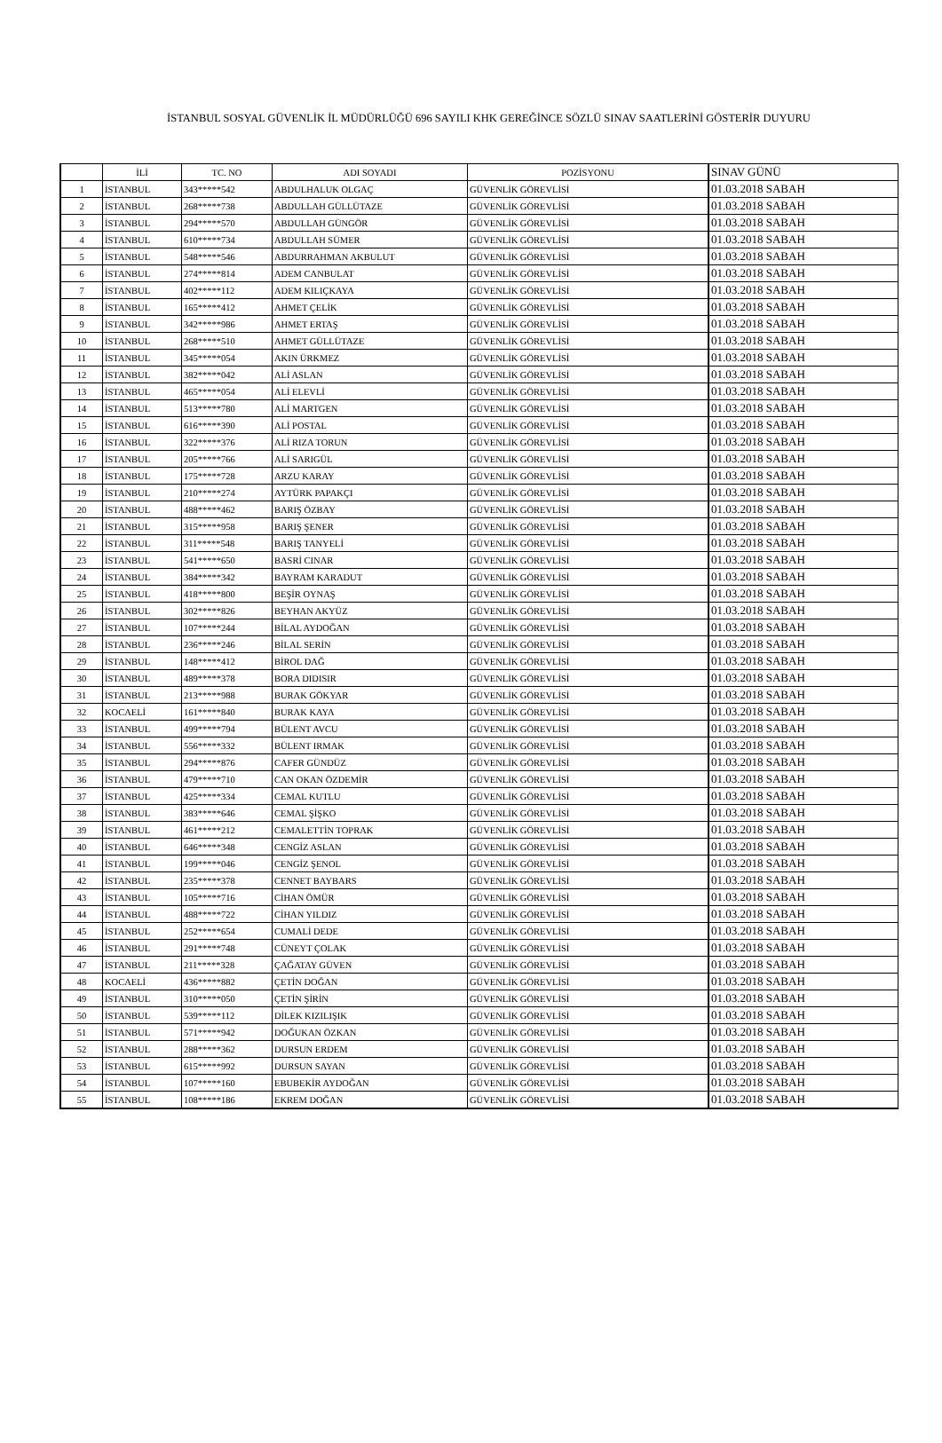İSTANBUL SOSYAL GÜVENLİK İL MÜDÜRLÜĞÜ 696 SAYILI KHK GEREĞİNCE SÖZLÜ SINAV SAATLERİNİ GÖSTERİR DUYURU
| | İLİ | TC. NO | ADI SOYADI | POZİSYONU | SINAV GÜNÜ |
| --- | --- | --- | --- | --- | --- |
| 1 | İSTANBUL | 343*****542 | ABDULHALUK OLGAÇ | GÜVENLİK GÖREVLİSİ | 01.03.2018 SABAH |
| 2 | İSTANBUL | 268*****738 | ABDULLAH GÜLLÜTAZE | GÜVENLİK GÖREVLİSİ | 01.03.2018 SABAH |
| 3 | İSTANBUL | 294*****570 | ABDULLAH GÜNGÖR | GÜVENLİK GÖREVLİSİ | 01.03.2018 SABAH |
| 4 | İSTANBUL | 610*****734 | ABDULLAH SÜMER | GÜVENLİK GÖREVLİSİ | 01.03.2018 SABAH |
| 5 | İSTANBUL | 548*****546 | ABDURRAHMAN AKBULUT | GÜVENLİK GÖREVLİSİ | 01.03.2018 SABAH |
| 6 | İSTANBUL | 274*****814 | ADEM CANBULAT | GÜVENLİK GÖREVLİSİ | 01.03.2018 SABAH |
| 7 | İSTANBUL | 402*****112 | ADEM KILIÇKAYA | GÜVENLİK GÖREVLİSİ | 01.03.2018 SABAH |
| 8 | İSTANBUL | 165*****412 | AHMET ÇELİK | GÜVENLİK GÖREVLİSİ | 01.03.2018 SABAH |
| 9 | İSTANBUL | 342*****986 | AHMET ERTAŞ | GÜVENLİK GÖREVLİSİ | 01.03.2018 SABAH |
| 10 | İSTANBUL | 268*****510 | AHMET GÜLLÜTAZE | GÜVENLİK GÖREVLİSİ | 01.03.2018 SABAH |
| 11 | İSTANBUL | 345*****054 | AKIN ÜRKMEZ | GÜVENLİK GÖREVLİSİ | 01.03.2018 SABAH |
| 12 | İSTANBUL | 382*****042 | ALİ ASLAN | GÜVENLİK GÖREVLİSİ | 01.03.2018 SABAH |
| 13 | İSTANBUL | 465*****054 | ALİ ELEVLİ | GÜVENLİK GÖREVLİSİ | 01.03.2018 SABAH |
| 14 | İSTANBUL | 513*****780 | ALİ MARTGEN | GÜVENLİK GÖREVLİSİ | 01.03.2018 SABAH |
| 15 | İSTANBUL | 616*****390 | ALİ POSTAL | GÜVENLİK GÖREVLİSİ | 01.03.2018 SABAH |
| 16 | İSTANBUL | 322*****376 | ALİ RIZA TORUN | GÜVENLİK GÖREVLİSİ | 01.03.2018 SABAH |
| 17 | İSTANBUL | 205*****766 | ALİ SARIGÜL | GÜVENLİK GÖREVLİSİ | 01.03.2018 SABAH |
| 18 | İSTANBUL | 175*****728 | ARZU KARAY | GÜVENLİK GÖREVLİSİ | 01.03.2018 SABAH |
| 19 | İSTANBUL | 210*****274 | AYTÜRK PAPAKÇI | GÜVENLİK GÖREVLİSİ | 01.03.2018 SABAH |
| 20 | İSTANBUL | 488*****462 | BARIŞ ÖZBAY | GÜVENLİK GÖREVLİSİ | 01.03.2018 SABAH |
| 21 | İSTANBUL | 315*****958 | BARIŞ ŞENER | GÜVENLİK GÖREVLİSİ | 01.03.2018 SABAH |
| 22 | İSTANBUL | 311*****548 | BARIŞ TANYELİ | GÜVENLİK GÖREVLİSİ | 01.03.2018 SABAH |
| 23 | İSTANBUL | 541*****650 | BASRİ CINAR | GÜVENLİK GÖREVLİSİ | 01.03.2018 SABAH |
| 24 | İSTANBUL | 384*****342 | BAYRAM KARADUT | GÜVENLİK GÖREVLİSİ | 01.03.2018 SABAH |
| 25 | İSTANBUL | 418*****800 | BEŞİR OYNAŞ | GÜVENLİK GÖREVLİSİ | 01.03.2018 SABAH |
| 26 | İSTANBUL | 302*****826 | BEYHAN AKYÜZ | GÜVENLİK GÖREVLİSİ | 01.03.2018 SABAH |
| 27 | İSTANBUL | 107*****244 | BİLAL AYDOĞAN | GÜVENLİK GÖREVLİSİ | 01.03.2018 SABAH |
| 28 | İSTANBUL | 236*****246 | BİLAL SERİN | GÜVENLİK GÖREVLİSİ | 01.03.2018 SABAH |
| 29 | İSTANBUL | 148*****412 | BİROL DAĞ | GÜVENLİK GÖREVLİSİ | 01.03.2018 SABAH |
| 30 | İSTANBUL | 489*****378 | BORA DIDISIR | GÜVENLİK GÖREVLİSİ | 01.03.2018 SABAH |
| 31 | İSTANBUL | 213*****988 | BURAK GÖKYAR | GÜVENLİK GÖREVLİSİ | 01.03.2018 SABAH |
| 32 | KOCAELİ | 161*****840 | BURAK KAYA | GÜVENLİK GÖREVLİSİ | 01.03.2018 SABAH |
| 33 | İSTANBUL | 499*****794 | BÜLENT AVCU | GÜVENLİK GÖREVLİSİ | 01.03.2018 SABAH |
| 34 | İSTANBUL | 556*****332 | BÜLENT IRMAK | GÜVENLİK GÖREVLİSİ | 01.03.2018 SABAH |
| 35 | İSTANBUL | 294*****876 | CAFER GÜNDÜZ | GÜVENLİK GÖREVLİSİ | 01.03.2018 SABAH |
| 36 | İSTANBUL | 479*****710 | CAN OKAN ÖZDEMİR | GÜVENLİK GÖREVLİSİ | 01.03.2018 SABAH |
| 37 | İSTANBUL | 425*****334 | CEMAL KUTLU | GÜVENLİK GÖREVLİSİ | 01.03.2018 SABAH |
| 38 | İSTANBUL | 383*****646 | CEMAL ŞİŞKO | GÜVENLİK GÖREVLİSİ | 01.03.2018 SABAH |
| 39 | İSTANBUL | 461*****212 | CEMALETTİN TOPRAK | GÜVENLİK GÖREVLİSİ | 01.03.2018 SABAH |
| 40 | İSTANBUL | 646*****348 | CENGİZ ASLAN | GÜVENLİK GÖREVLİSİ | 01.03.2018 SABAH |
| 41 | İSTANBUL | 199*****046 | CENGİZ ŞENOL | GÜVENLİK GÖREVLİSİ | 01.03.2018 SABAH |
| 42 | İSTANBUL | 235*****378 | CENNET BAYBARS | GÜVENLİK GÖREVLİSİ | 01.03.2018 SABAH |
| 43 | İSTANBUL | 105*****716 | CİHAN ÖMÜR | GÜVENLİK GÖREVLİSİ | 01.03.2018 SABAH |
| 44 | İSTANBUL | 488*****722 | CİHAN YILDIZ | GÜVENLİK GÖREVLİSİ | 01.03.2018 SABAH |
| 45 | İSTANBUL | 252*****654 | CUMALİ DEDE | GÜVENLİK GÖREVLİSİ | 01.03.2018 SABAH |
| 46 | İSTANBUL | 291*****748 | CÜNEYT ÇOLAK | GÜVENLİK GÖREVLİSİ | 01.03.2018 SABAH |
| 47 | İSTANBUL | 211*****328 | ÇAĞATAY GÜVEN | GÜVENLİK GÖREVLİSİ | 01.03.2018 SABAH |
| 48 | KOCAELİ | 436*****882 | ÇETİN DOĞAN | GÜVENLİK GÖREVLİSİ | 01.03.2018 SABAH |
| 49 | İSTANBUL | 310*****050 | ÇETİN ŞİRİN | GÜVENLİK GÖREVLİSİ | 01.03.2018 SABAH |
| 50 | İSTANBUL | 539*****112 | DİLEK KIZILIŞIK | GÜVENLİK GÖREVLİSİ | 01.03.2018 SABAH |
| 51 | İSTANBUL | 571*****942 | DOĞUKAN ÖZKAN | GÜVENLİK GÖREVLİSİ | 01.03.2018 SABAH |
| 52 | İSTANBUL | 288*****362 | DURSUN ERDEM | GÜVENLİK GÖREVLİSİ | 01.03.2018 SABAH |
| 53 | İSTANBUL | 615*****992 | DURSUN SAYAN | GÜVENLİK GÖREVLİSİ | 01.03.2018 SABAH |
| 54 | İSTANBUL | 107*****160 | EBUBEKİR AYDOĞAN | GÜVENLİK GÖREVLİSİ | 01.03.2018 SABAH |
| 55 | İSTANBUL | 108*****186 | EKREM DOĞAN | GÜVENLİK GÖREVLİSİ | 01.03.2018 SABAH |